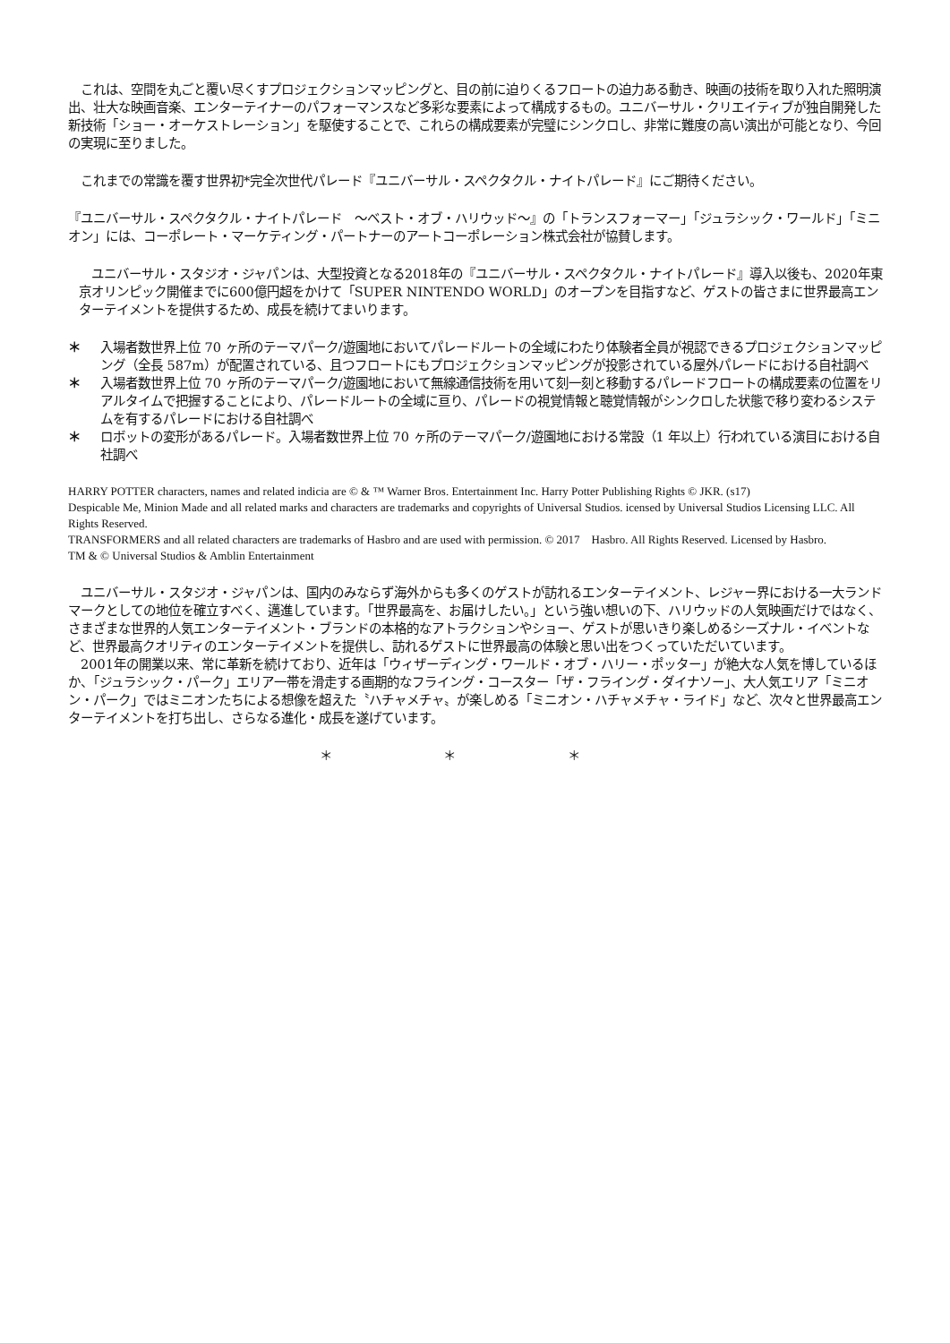これは、空間を丸ごと覆い尽くすプロジェクションマッピングと、目の前に迫りくるフロートの迫力ある動き、映画の技術を取り入れた照明演出、壮大な映画音楽、エンターテイナーのパフォーマンスなど多彩な要素によって構成するもの。ユニバーサル・クリエイティブが独自開発した新技術「ショー・オーケストレーション」を駆使することで、これらの構成要素が完璧にシンクロし、非常に難度の高い演出が可能となり、今回の実現に至りました。
　これまでの常識を覆す世界初*完全次世代パレード『ユニバーサル・スペクタクル・ナイトパレード』にご期待ください。
『ユニバーサル・スペクタクル・ナイトパレード　～ベスト・オブ・ハリウッド～』の「トランスフォーマー」「ジュラシック・ワールド」「ミニオン」には、コーポレート・マーケティング・パートナーのアートコーポレーション株式会社が協賛します。
　ユニバーサル・スタジオ・ジャパンは、大型投資となる2018年の『ユニバーサル・スペクタクル・ナイトパレード』導入以後も、2020年東京オリンピック開催までに600億円超をかけて「SUPER NINTENDO WORLD」のオープンを目指すなど、ゲストの皆さまに世界最高エンターテイメントを提供するため、成長を続けてまいります。
＊ 入場者数世界上位 70 ヶ所のテーマパーク/遊園地においてパレードルートの全域にわたり体験者全員が視認できるプロジェクションマッピング（全長 587m）が配置されている、且つフロートにもプロジェクションマッピングが投影されている屋外パレードにおける自社調べ
＊ 入場者数世界上位 70 ヶ所のテーマパーク/遊園地において無線通信技術を用いて刻一刻と移動するパレードフロートの構成要素の位置をリアルタイムで把握することにより、パレードルートの全域に亘り、パレードの視覚情報と聴覚情報がシンクロした状態で移り変わるシステムを有するパレードにおける自社調べ
＊ ロボットの変形があるパレード。入場者数世界上位 70 ヶ所のテーマパーク/遊園地における常設（1 年以上）行われている演目における自社調べ
HARRY POTTER characters, names and related indicia are © & ™ Warner Bros. Entertainment Inc. Harry Potter Publishing Rights © JKR. (s17)
Despicable Me, Minion Made and all related marks and characters are trademarks and copyrights of Universal Studios. icensed by Universal Studios Licensing LLC. All Rights Reserved.
TRANSFORMERS and all related characters are trademarks of Hasbro and are used with permission. © 2017　Hasbro. All Rights Reserved. Licensed by Hasbro.
TM & © Universal Studios & Amblin Entertainment
　ユニバーサル・スタジオ・ジャパンは、国内のみならず海外からも多くのゲストが訪れるエンターテイメント、レジャー界における一大ランドマークとしての地位を確立すべく、邁進しています。「世界最高を、お届けしたい。」という強い想いの下、ハリウッドの人気映画だけではなく、さまざまな世界的人気エンターテイメント・ブランドの本格的なアトラクションやショー、ゲストが思いきり楽しめるシーズナル・イベントなど、世界最高クオリティのエンターテイメントを提供し、訪れるゲストに世界最高の体験と思い出をつくっていただいています。
　2001年の開業以来、常に革新を続けており、近年は「ウィザーディング・ワールド・オブ・ハリー・ポッター」が絶大な人気を博しているほか、「ジュラシック・パーク」エリア一帯を滑走する画期的なフライング・コースター「ザ・フライング・ダイナソー」、大人気エリア「ミニオン・パーク」ではミニオンたちによる想像を超えた〝ハチャメチャ〟が楽しめる「ミニオン・ハチャメチャ・ライド」など、次々と世界最高エンターテイメントを打ち出し、さらなる進化・成長を遂げています。
＊ ＊ ＊